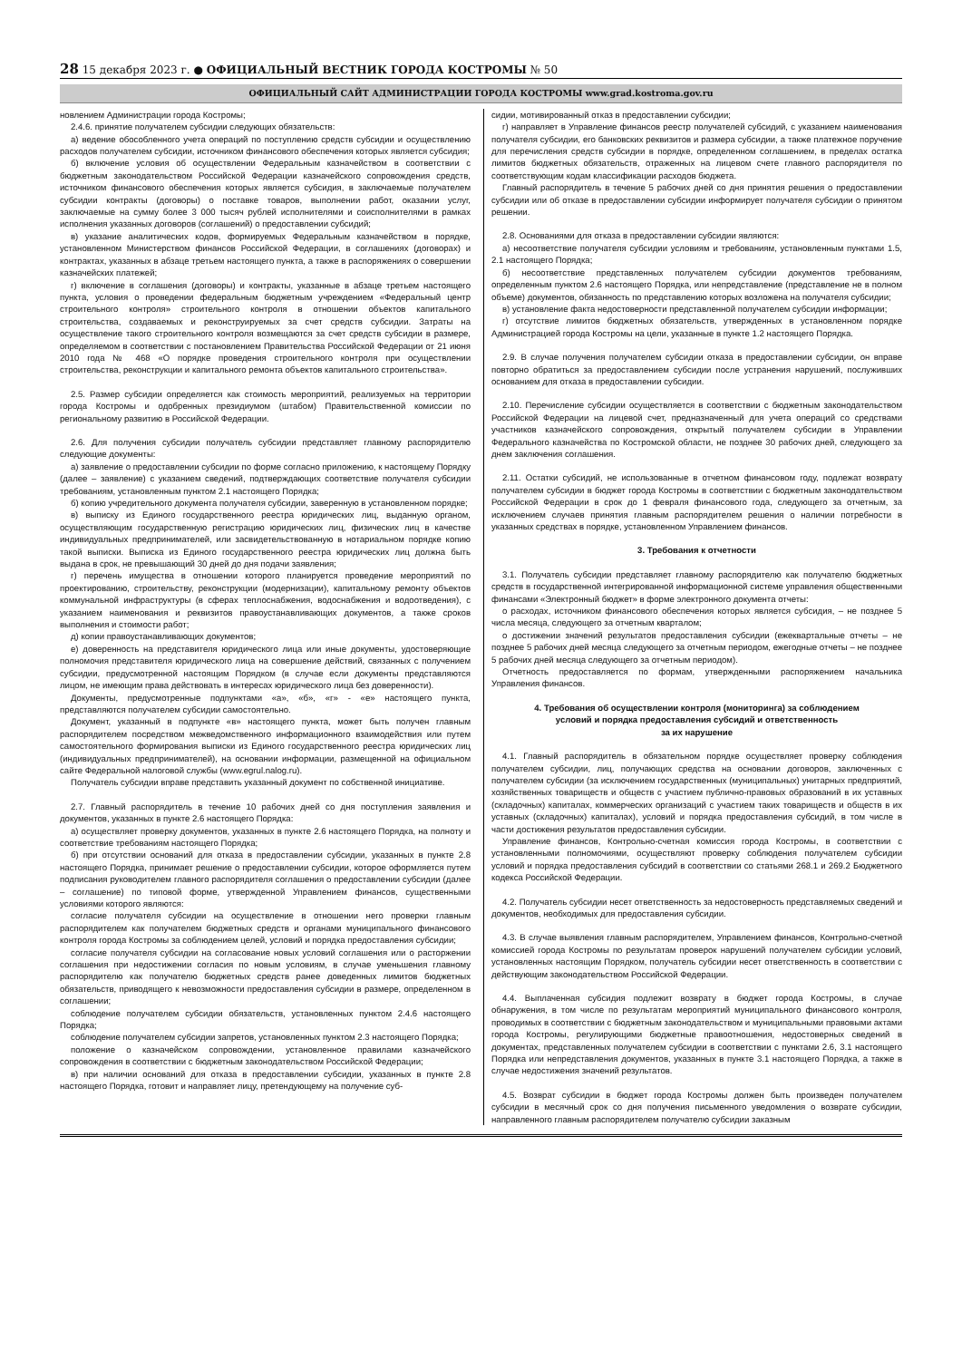28 15 декабря 2023 г. ● ОФИЦИАЛЬНЫЙ ВЕСТНИК ГОРОДА КОСТРОМЫ № 50
ОФИЦИАЛЬНЫЙ САЙТ АДМИНИСТРАЦИИ ГОРОДА КОСТРОМЫ www.grad.kostroma.gov.ru
новлением Администрации города Костромы;
2.4.6. принятие получателем субсидии следующих обязательств:
а) ведение обособленного учета операций по поступлению средств субсидии и осуществлению расходов получателем субсидии, источником финансового обеспечения которых является субсидия;
б) включение условия об осуществлении Федеральным казначейством в соответствии с бюджетным законодательством Российской Федерации казначейского сопровождения средств, источником финансового обеспечения которых является субсидия, в заключаемые получателем субсидии контракты (договоры) о поставке товаров, выполнении работ, оказании услуг, заключаемые на сумму более 3 000 тысяч рублей исполнителями и соисполнителями в рамках исполнения указанных договоров (соглашений) о предоставлении субсидий;
в) указание аналитических кодов, формируемых Федеральным казначейством в порядке, установленном Министерством финансов Российской Федерации, в соглашениях (договорах) и контрактах, указанных в абзаце третьем настоящего пункта, а также в распоряжениях о совершении казначейских платежей;
г) включение в соглашения (договоры) и контракты, указанные в абзаце третьем настоящего пункта, условия о проведении федеральным бюджетным учреждением «Федеральный центр строительного контроля» строительного контроля в отношении объектов капитального строительства, создаваемых и реконструируемых за счет средств субсидии. Затраты на осуществление такого строительного контроля возмещаются за счет средств субсидии в размере, определяемом в соответствии с постановлением Правительства Российской Федерации от 21 июня 2010 года № 468 «О порядке проведения строительного контроля при осуществлении строительства, реконструкции и капитального ремонта объектов капитального строительства».
2.5. Размер субсидии определяется как стоимость мероприятий, реализуемых на территории города Костромы и одобренных президиумом (штабом) Правительственной комиссии по региональному развитию в Российской Федерации.
2.6. Для получения субсидии получатель субсидии представляет главному распорядителю следующие документы:
а) заявление о предоставлении субсидии по форме согласно приложению, к настоящему Порядку (далее – заявление) с указанием сведений, подтверждающих соответствие получателя субсидии требованиям, установленным пунктом 2.1 настоящего Порядка;
б) копию учредительного документа получателя субсидии, заверенную в установленном порядке;
в) выписку из Единого государственного реестра юридических лиц, выданную органом, осуществляющим государственную регистрацию юридических лиц, физических лиц в качестве индивидуальных предпринимателей, или засвидетельствованную в нотариальном порядке копию такой выписки. Выписка из Единого государственного реестра юридических лиц должна быть выдана в срок, не превышающий 30 дней до дня подачи заявления;
г) перечень имущества в отношении которого планируется проведение мероприятий по проектированию, строительству, реконструкции (модернизации), капитальному ремонту объектов коммунальной инфраструктуры (в сферах теплоснабжения, водоснабжения и водоотведения), с указанием наименования и реквизитов правоустанавливающих документов, а также сроков выполнения и стоимости работ;
д) копии правоустанавливающих документов;
е) доверенность на представителя юридического лица или иные документы, удостоверяющие полномочия представителя юридического лица на совершение действий, связанных с получением субсидии, предусмотренной настоящим Порядком (в случае если документы представляются лицом, не имеющим права действовать в интересах юридического лица без доверенности).
Документы, предусмотренные подпунктами «а», «б», «г» - «е» настоящего пункта, представляются получателем субсидии самостоятельно.
Документ, указанный в подпункте «в» настоящего пункта, может быть получен главным распорядителем посредством межведомственного информационного взаимодействия или путем самостоятельного формирования выписки из Единого государственного реестра юридических лиц (индивидуальных предпринимателей), на основании информации, размещенной на официальном сайте Федеральной налоговой службы (www.egrul.nalog.ru).
Получатель субсидии вправе представить указанный документ по собственной инициативе.
2.7. Главный распорядитель в течение 10 рабочих дней со дня поступления заявления и документов, указанных в пункте 2.6 настоящего Порядка:
а) осуществляет проверку документов, указанных в пункте 2.6 настоящего Порядка, на полноту и соответствие требованиям настоящего Порядка;
б) при отсутствии оснований для отказа в предоставлении субсидии, указанных в пункте 2.8 настоящего Порядка, принимает решение о предоставлении субсидии, которое оформляется путем подписания руководителем главного распорядителя соглашения о предоставлении субсидии (далее – соглашение) по типовой форме, утвержденной Управлением финансов, существенными условиями которого являются:
согласие получателя субсидии на осуществление в отношении него проверки главным распорядителем как получателем бюджетных средств и органами муниципального финансового контроля города Костромы за соблюдением целей, условий и порядка предоставления субсидии;
согласие получателя субсидии на согласование новых условий соглашения или о расторжении соглашения при недостижении согласия по новым условиям, в случае уменьшения главному распорядителю как получателю бюджетных средств ранее доведенных лимитов бюджетных обязательств, приводящего к невозможности предоставления субсидии в размере, определенном в соглашении;
соблюдение получателем субсидии обязательств, установленных пунктом 2.4.6 настоящего Порядка;
соблюдение получателем субсидии запретов, установленных пунктом 2.3 настоящего Порядка;
положение о казначейском сопровождении, установленное правилами казначейского сопровождения в соответствии с бюджетным законодательством Российской Федерации;
в) при наличии оснований для отказа в предоставлении субсидии, указанных в пункте 2.8 настоящего Порядка, готовит и направляет лицу, претендующему на получение суб-
сидии, мотивированный отказ в предоставлении субсидии;
г) направляет в Управление финансов реестр получателей субсидий, с указанием наименования получателя субсидии, его банковских реквизитов и размера субсидии, а также платежное поручение для перечисления средств субсидии в порядке, определенном соглашением, в пределах остатка лимитов бюджетных обязательств, отраженных на лицевом счете главного распорядителя по соответствующим кодам классификации расходов бюджета.
Главный распорядитель в течение 5 рабочих дней со дня принятия решения о предоставлении субсидии или об отказе в предоставлении субсидии информирует получателя субсидии о принятом решении.
2.8. Основаниями для отказа в предоставлении субсидии являются:
а) несоответствие получателя субсидии условиям и требованиям, установленным пунктами 1.5, 2.1 настоящего Порядка;
б) несоответствие представленных получателем субсидии документов требованиям, определенным пунктом 2.6 настоящего Порядка, или непредставление (представление не в полном объеме) документов, обязанность по представлению которых возложена на получателя субсидии;
в) установление факта недостоверности представленной получателем субсидии информации;
г) отсутствие лимитов бюджетных обязательств, утвержденных в установленном порядке Администрацией города Костромы на цели, указанные в пункте 1.2 настоящего Порядка.
2.9. В случае получения получателем субсидии отказа в предоставлении субсидии, он вправе повторно обратиться за предоставлением субсидии после устранения нарушений, послуживших основанием для отказа в предоставлении субсидии.
2.10. Перечисление субсидии осуществляется в соответствии с бюджетным законодательством Российской Федерации на лицевой счет, предназначенный для учета операций со средствами участников казначейского сопровождения, открытый получателем субсидии в Управлении Федерального казначейства по Костромской области, не позднее 30 рабочих дней, следующего за днем заключения соглашения.
2.11. Остатки субсидий, не использованные в отчетном финансовом году, подлежат возврату получателем субсидии в бюджет города Костромы в соответствии с бюджетным законодательством Российской Федерации в срок до 1 февраля финансового года, следующего за отчетным, за исключением случаев принятия главным распорядителем решения о наличии потребности в указанных средствах в порядке, установленном Управлением финансов.
3. Требования к отчетности
3.1. Получатель субсидии представляет главному распорядителю как получателю бюджетных средств в государственной интегрированной информационной системе управления общественными финансами «Электронный бюджет» в форме электронного документа отчеты:
о расходах, источником финансового обеспечения которых является субсидия, – не позднее 5 числа месяца, следующего за отчетным кварталом;
о достижении значений результатов предоставления субсидии (ежеквартальные отчеты – не позднее 5 рабочих дней месяца следующего за отчетным периодом, ежегодные отчеты – не позднее 5 рабочих дней месяца следующего за отчетным периодом).
Отчетность предоставляется по формам, утвержденными распоряжением начальника Управления финансов.
4. Требования об осуществлении контроля (мониторинга) за соблюдением
условий и порядка предоставления субсидий и ответственность
за их нарушение
4.1. Главный распорядитель в обязательном порядке осуществляет проверку соблюдения получателем субсидии, лиц, получающих средства на основании договоров, заключенных с получателем субсидии (за исключением государственных (муниципальных) унитарных предприятий, хозяйственных товариществ и обществ с участием публично-правовых образований в их уставных (складочных) капиталах, коммерческих организаций с участием таких товариществ и обществ в их уставных (складочных) капиталах), условий и порядка предоставления субсидий, в том числе в части достижения результатов предоставления субсидии.
Управление финансов, Контрольно-счетная комиссия города Костромы, в соответствии с установленными полномочиями, осуществляют проверку соблюдения получателем субсидии условий и порядка предоставления субсидий в соответствии со статьями 268.1 и 269.2 Бюджетного кодекса Российской Федерации.
4.2. Получатель субсидии несет ответственность за недостоверность представляемых сведений и документов, необходимых для предоставления субсидии.
4.3. В случае выявления главным распорядителем, Управлением финансов, Контрольно-счетной комиссией города Костромы по результатам проверок нарушений получателем субсидии условий, установленных настоящим Порядком, получатель субсидии несет ответственность в соответствии с действующим законодательством Российской Федерации.
4.4. Выплаченная субсидия подлежит возврату в бюджет города Костромы, в случае обнаружения, в том числе по результатам мероприятий муниципального финансового контроля, проводимых в соответствии с бюджетным законодательством и муниципальными правовыми актами города Костромы, регулирующими бюджетные правоотношения, недостоверных сведений в документах, представленных получателем субсидии в соответствии с пунктами 2.6, 3.1 настоящего Порядка или непредставления документов, указанных в пункте 3.1 настоящего Порядка, а также в случае недостижения значений результатов.
4.5. Возврат субсидии в бюджет города Костромы должен быть произведен получателем субсидии в месячный срок со дня получения письменного уведомления о возврате субсидии, направленного главным распорядителем получателю субсидии заказным